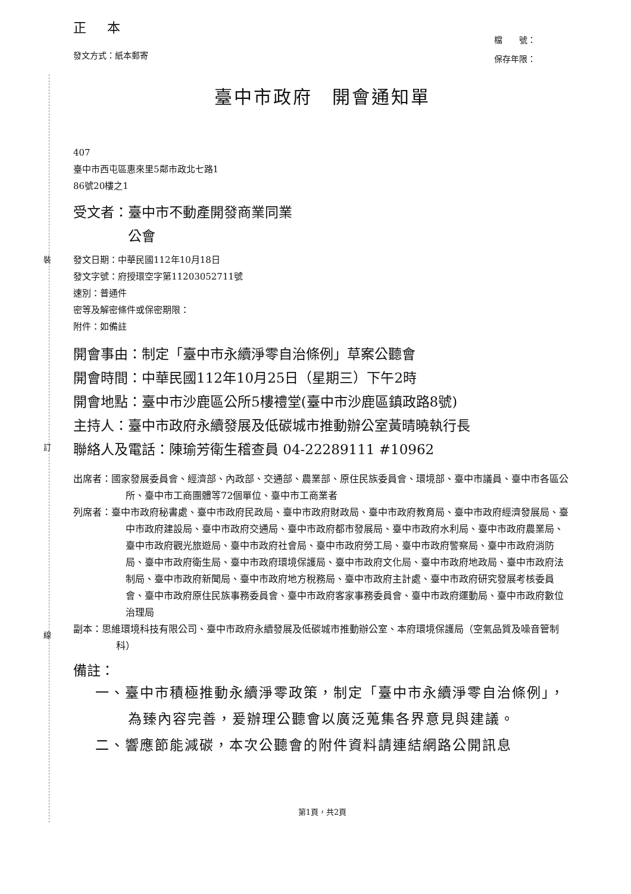裝
訂
線
正 本
發文方式：紙本郵寄
檔　　號：
保存年限：
臺中市政府　開會通知單
407
臺中市西屯區惠來里5鄰市政北七路1
86號20樓之1
受文者：臺中市不動產開發商業同業
　　　　公會
發文日期：中華民國112年10月18日
發文字號：府授環空字第11203052711號
速別：普通件
密等及解密條件或保密期限：
附件：如備註
開會事由：制定「臺中市永續淨零自治條例」草案公聽會
開會時間：中華民國112年10月25日（星期三）下午2時
開會地點：臺中市沙鹿區公所5樓禮堂(臺中市沙鹿區鎮政路8號)
主持人：臺中市政府永續發展及低碳城市推動辦公室黃晴曉執行長
聯絡人及電話：陳瑜芳衛生稽查員 04-22289111 #10962
出席者：國家發展委員會、經濟部、內政部、交通部、農業部、原住民族委員會、環境部、臺中市議員、臺中市各區公所、臺中市工商團體等72個單位、臺中市工商業者
列席者：臺中市政府秘書處、臺中市政府民政局、臺中市政府財政局、臺中市政府教育局、臺中市政府經濟發展局、臺中市政府建設局、臺中市政府交通局、臺中市政府都市發展局、臺中市政府水利局、臺中市政府農業局、臺中市政府觀光旅遊局、臺中市政府社會局、臺中市政府勞工局、臺中市政府警察局、臺中市政府消防局、臺中市政府衛生局、臺中市政府環境保護局、臺中市政府文化局、臺中市政府地政局、臺中市政府法制局、臺中市政府新聞局、臺中市政府地方稅務局、臺中市政府主計處、臺中市政府研究發展考核委員會、臺中市政府原住民族事務委員會、臺中市政府客家事務委員會、臺中市政府運動局、臺中市政府數位治理局
副本：思維環境科技有限公司、臺中市政府永續發展及低碳城市推動辦公室、本府環境保護局（空氣品質及噪音管制科）
備註：
一、臺中市積極推動永續淨零政策，制定「臺中市永續淨零自治條例」，為臻內容完善，爰辦理公聽會以廣泛蒐集各界意見與建議。
二、響應節能減碳，本次公聽會的附件資料請連結網路公開訊息
第1頁，共2頁